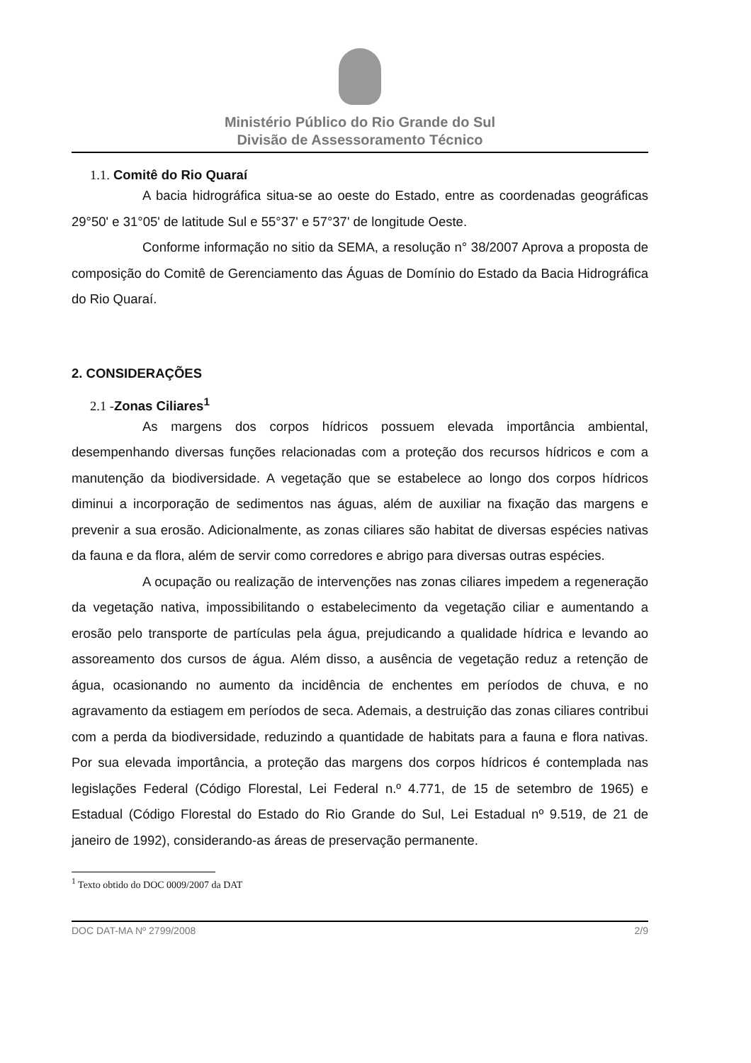Ministério Público do Rio Grande do Sul
Divisão de Assessoramento Técnico
1.1. Comitê do Rio Quaraí
A bacia hidrográfica situa-se ao oeste do Estado, entre as coordenadas geográficas 29°50' e 31°05' de latitude Sul e 55°37' e 57°37' de longitude Oeste.
Conforme informação no sitio da SEMA, a resolução n° 38/2007 Aprova a proposta de composição do Comitê de Gerenciamento das Águas de Domínio do Estado da Bacia Hidrográfica do Rio Quaraí.
2. CONSIDERAÇÕES
2.1 -Zonas Ciliares<sup>1</sup>
As margens dos corpos hídricos possuem elevada importância ambiental, desempenhando diversas funções relacionadas com a proteção dos recursos hídricos e com a manutenção da biodiversidade. A vegetação que se estabelece ao longo dos corpos hídricos diminui a incorporação de sedimentos nas águas, além de auxiliar na fixação das margens e prevenir a sua erosão. Adicionalmente, as zonas ciliares são habitat de diversas espécies nativas da fauna e da flora, além de servir como corredores e abrigo para diversas outras espécies.
A ocupação ou realização de intervenções nas zonas ciliares impedem a regeneração da vegetação nativa, impossibilitando o estabelecimento da vegetação ciliar e aumentando a erosão pelo transporte de partículas pela água, prejudicando a qualidade hídrica e levando ao assoreamento dos cursos de água. Além disso, a ausência de vegetação reduz a retenção de água, ocasionando no aumento da incidência de enchentes em períodos de chuva, e no agravamento da estiagem em períodos de seca. Ademais, a destruição das zonas ciliares contribui com a perda da biodiversidade, reduzindo a quantidade de habitats para a fauna e flora nativas. Por sua elevada importância, a proteção das margens dos corpos hídricos é contemplada nas legislações Federal (Código Florestal, Lei Federal n.º 4.771, de 15 de setembro de 1965) e Estadual (Código Florestal do Estado do Rio Grande do Sul, Lei Estadual nº 9.519, de 21 de janeiro de 1992), considerando-as áreas de preservação permanente.
<sup>1</sup> Texto obtido do DOC 0009/2007 da DAT
DOC DAT-MA Nº 2799/2008 2/9